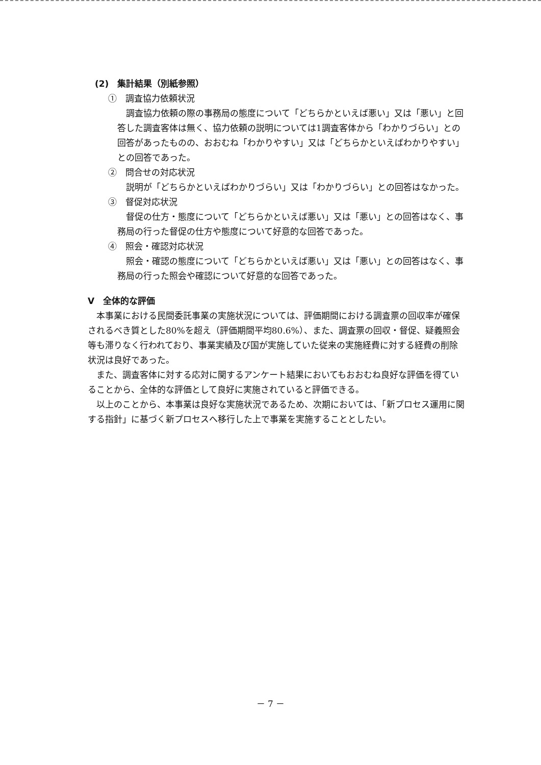(2)　集計結果（別紙参照）
①　調査協力依頼状況
調査協力依頼の際の事務局の態度について「どちらかといえば悪い」又は「悪い」と回答した調査客体は無く、協力依頼の説明については1調査客体から「わかりづらい」との回答があったものの、おおむね「わかりやすい」又は「どちらかといえばわかりやすい」との回答であった。
②　問合せの対応状況
説明が「どちらかといえばわかりづらい」又は「わかりづらい」との回答はなかった。
③　督促対応状況
督促の仕方・態度について「どちらかといえば悪い」又は「悪い」との回答はなく、事務局の行った督促の仕方や態度について好意的な回答であった。
④　照会・確認対応状況
照会・確認の態度について「どちらかといえば悪い」又は「悪い」との回答はなく、事務局の行った照会や確認について好意的な回答であった。
Ⅴ　全体的な評価
本事業における民間委託事業の実施状況については、評価期間における調査票の回収率が確保されるべき質とした80%を超え（評価期間平均80.6%）、また、調査票の回収・督促、疑義照会等も滞りなく行われており、事業実績及び国が実施していた従来の実施経費に対する経費の削除状況は良好であった。
また、調査客体に対する応対に関するアンケート結果においてもおおむね良好な評価を得ていることから、全体的な評価として良好に実施されていると評価できる。
以上のことから、本事業は良好な実施状況であるため、次期においては、「新プロセス運用に関する指針」に基づく新プロセスへ移行した上で事業を実施することとしたい。
－ 7 －